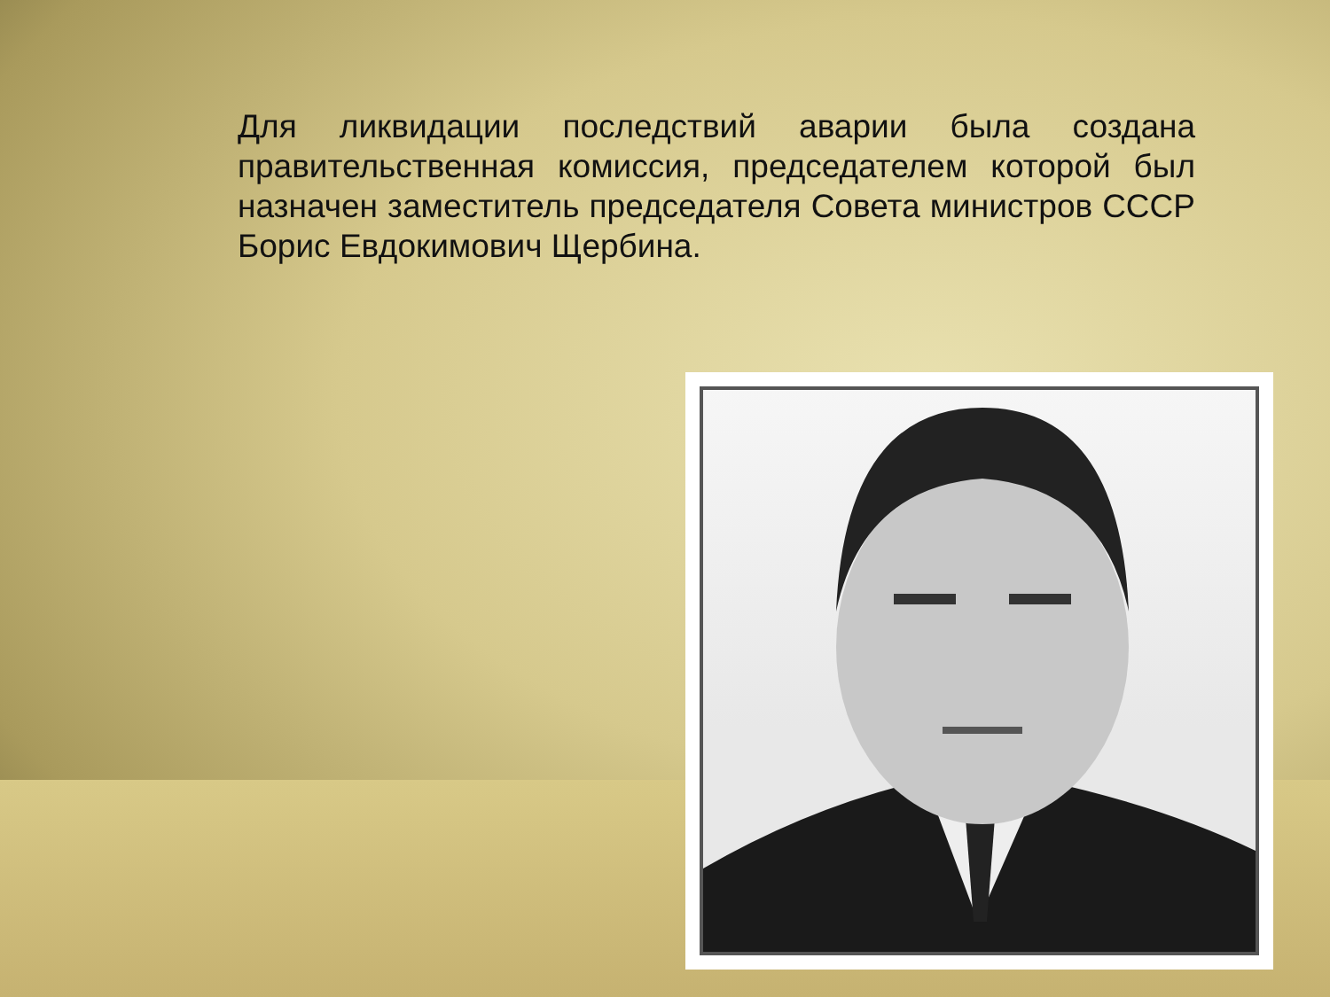Для ликвидации последствий аварии была создана правительственная комиссия, председателем которой был назначен заместитель председателя Совета министров СССР Борис Евдокимович Щербина.